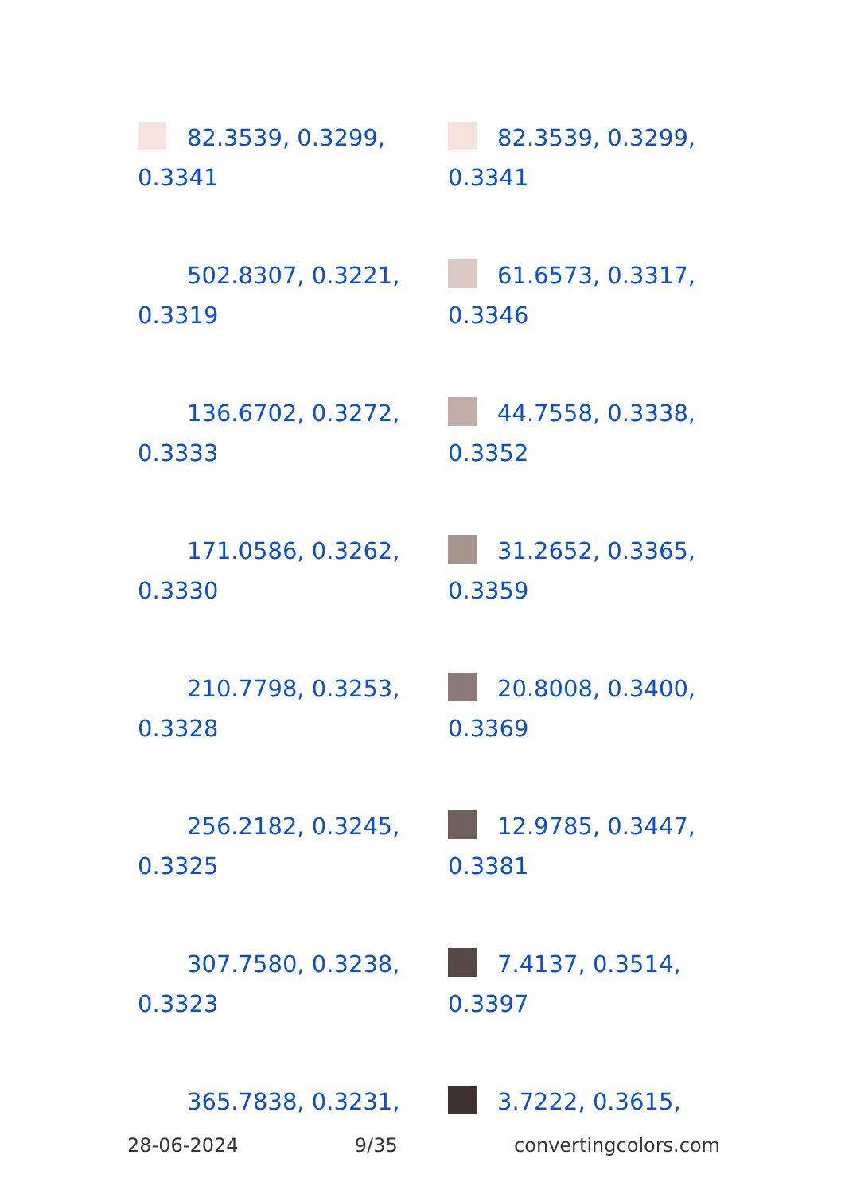82.3539, 0.3299, 0.3341
82.3539, 0.3299, 0.3341
502.8307, 0.3221, 0.3319
61.6573, 0.3317, 0.3346
136.6702, 0.3272, 0.3333
44.7558, 0.3338, 0.3352
171.0586, 0.3262, 0.3330
31.2652, 0.3365, 0.3359
210.7798, 0.3253, 0.3328
20.8008, 0.3400, 0.3369
256.2182, 0.3245, 0.3325
12.9785, 0.3447, 0.3381
307.7580, 0.3238, 0.3323
7.4137, 0.3514, 0.3397
365.7838, 0.3231,
3.7222, 0.3615,
28-06-2024 9/35 convertingcolors.com